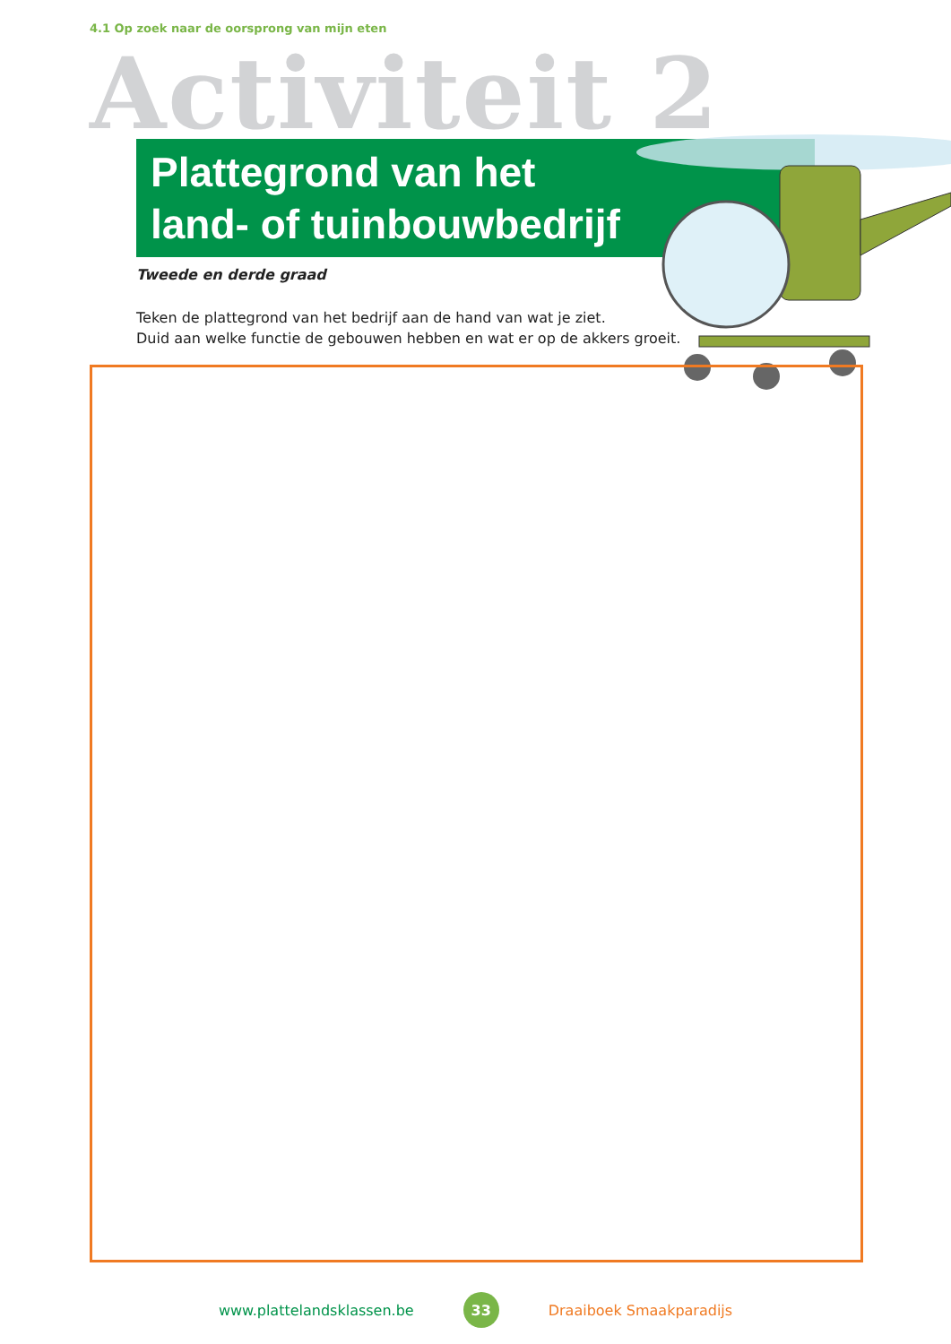4.1 Op zoek naar de oorsprong van mijn eten
Activiteit 2
Plattegrond van het
land- of tuinbouwbedrijf
Tweede en derde graad
Teken de plattegrond van het bedrijf aan de hand van wat je ziet.
Duid aan welke functie de gebouwen hebben en wat er op de akkers groeit.
www.plattelandsklassen.be 33 Draaiboek Smaakparadijs